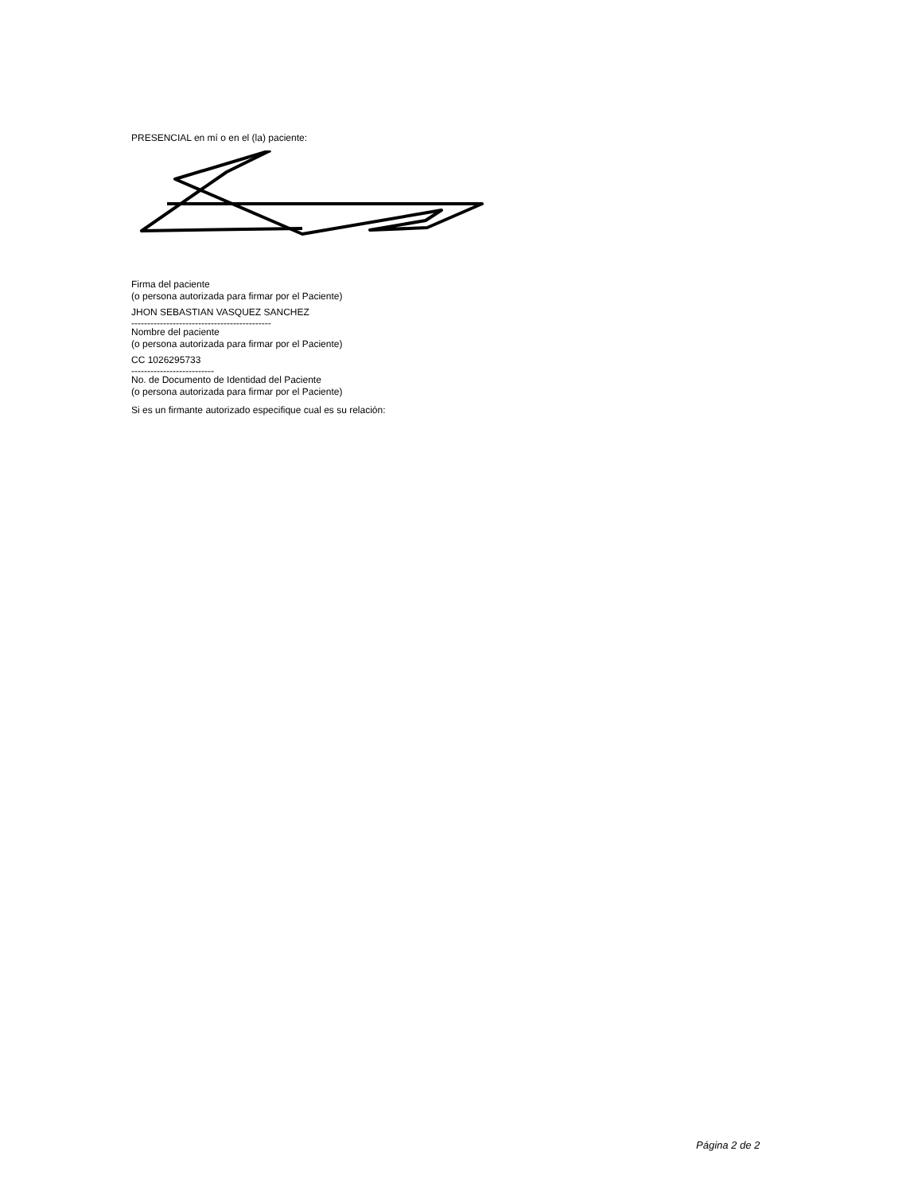PRESENCIAL en mí o en el (la) paciente:
Firma del paciente
(o persona autorizada para firmar por el Paciente)
JHON SEBASTIAN VASQUEZ SANCHEZ
--------------------------------------------
Nombre del paciente
(o persona autorizada para firmar por el Paciente)
CC 1026295733
--------------------------
No. de Documento de Identidad del Paciente
(o persona autorizada para firmar por el Paciente)
Si es un firmante autorizado especifique cual es su relación:
Página 2 de 2